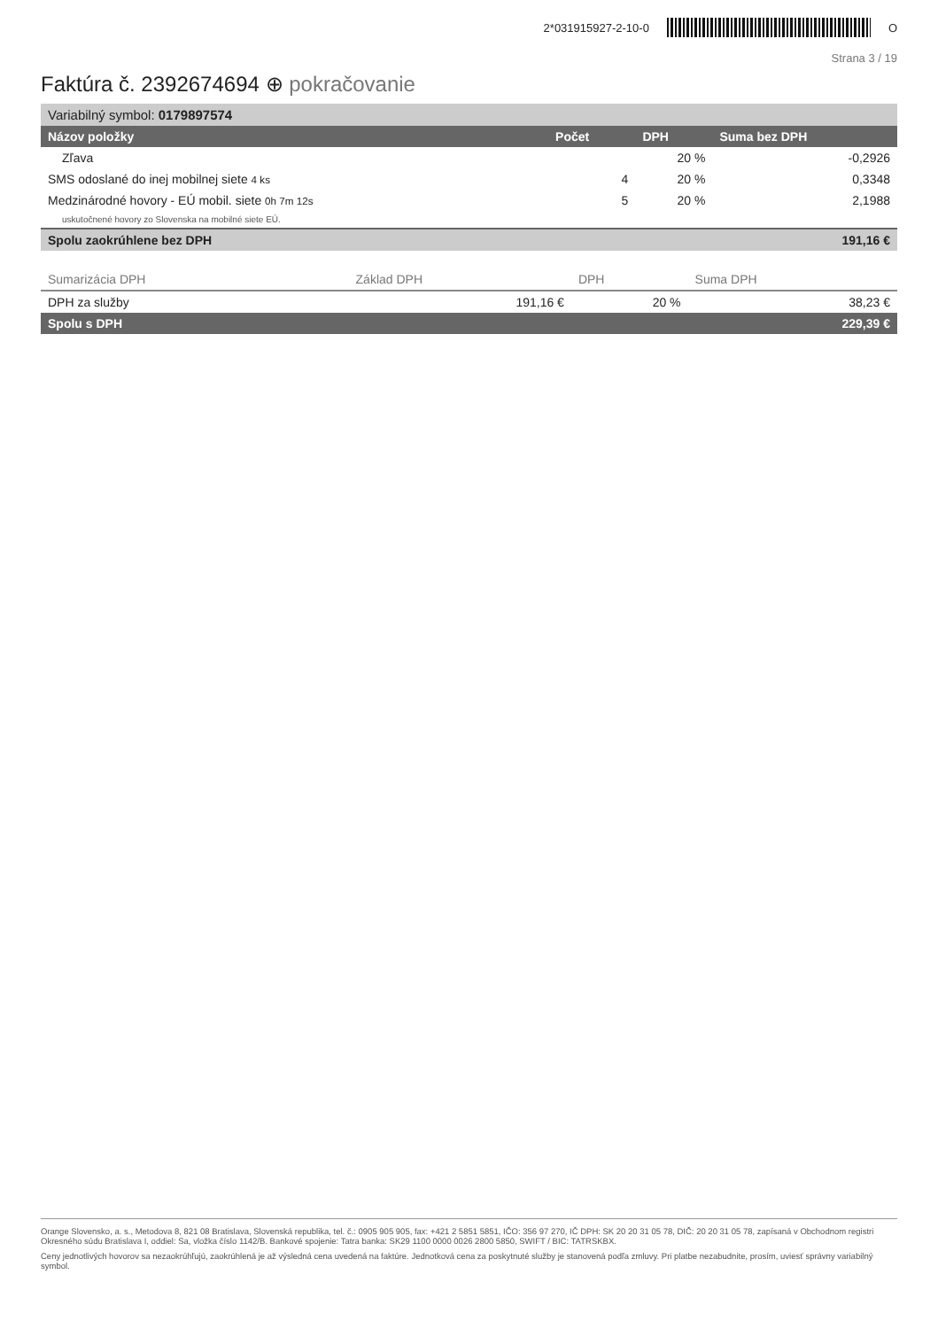2*031915927-2-10-0 O
Strana 3 / 19
Faktúra č. 2392674694 ⊕ pokračovanie
| Variabilný symbol: 0179897574 | | | |
| Názov položky | Počet | DPH | Suma bez DPH |
| Zľava | | 20 % | -0,2926 |
| SMS odoslané do inej mobilnej siete 4 ks | 4 | 20 % | 0,3348 |
| Medzinárodné hovory - EÚ mobil. siete 0h 7m 12s | 5 | 20 % | 2,1988 |
| uskutočnené hovory zo Slovenska na mobilné siete EÚ. | | | |
| Spolu zaokrúhlene bez DPH | | | 191,16 € |
| Sumarizácia DPH | Základ DPH | DPH | Suma DPH |
| --- | --- | --- | --- |
| DPH za služby | 191,16 € | 20 % | 38,23 € |
| Spolu s DPH | | | 229,39 € |
Orange Slovensko, a. s., Metodova 8, 821 08 Bratislava, Slovenská republika, tel. č.: 0905 905 905, fax: +421 2 5851 5851, IČO: 356 97 270, IČ DPH: SK 20 20 31 05 78, DIČ: 20 20 31 05 78, zapísaná v Obchodnom registri Okresného súdu Bratislava I, oddiel: Sa, vložka číslo 1142/B. Bankové spojenie: Tatra banka: SK29 1100 0000 0026 2800 5850, SWIFT / BIC: TATRSKBX.
Ceny jednotlivých hovorov sa nezaokrúhľujú, zaokrúhlená je až výsledná cena uvedená na faktúre. Jednotková cena za poskytnuté služby je stanovená podľa zmluvy. Pri platbe nezabudnite, prosím, uviesť správny variabilný symbol.